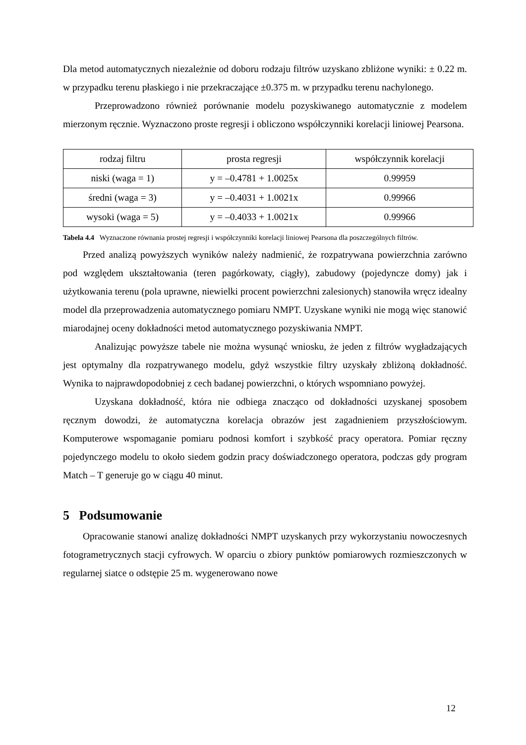Dla metod automatycznych niezależnie od doboru rodzaju filtrów uzyskano zbliżone wyniki: ± 0.22 m. w przypadku terenu płaskiego i nie przekraczające ±0.375 m. w przypadku terenu nachylonego.
Przeprowadzono również porównanie modelu pozyskiwanego automatycznie z modelem mierzonym ręcznie. Wyznaczono proste regresji i obliczono współczynniki korelacji liniowej Pearsona.
| rodzaj filtru | prosta regresji | współczynnik korelacji |
| --- | --- | --- |
| niski (waga = 1) | y = –0.4781 + 1.0025x | 0.99959 |
| średni (waga = 3) | y = –0.4031 + 1.0021x | 0.99966 |
| wysoki (waga = 5) | y = –0.4033 + 1.0021x | 0.99966 |
Tabela 4.4 Wyznaczone równania prostej regresji i współczynniki korelacji liniowej Pearsona dla poszczególnych filtrów.
Przed analizą powyższych wyników należy nadmienić, że rozpatrywana powierzchnia zarówno pod względem ukształtowania (teren pagórkowaty, ciągły), zabudowy (pojedyncze domy) jak i użytkowania terenu (pola uprawne, niewielki procent powierzchni zalesionych) stanowiła wręcz idealny model dla przeprowadzenia automatycznego pomiaru NMPT. Uzyskane wyniki nie mogą więc stanowić miarodajnej oceny dokładności metod automatycznego pozyskiwania NMPT.
Analizując powyższe tabele nie można wysunąć wniosku, że jeden z filtrów wygładzających jest optymalny dla rozpatrywanego modelu, gdyż wszystkie filtry uzyskały zbliżoną dokładność. Wynika to najprawdopodobniej z cech badanej powierzchni, o których wspomniano powyżej.
Uzyskana dokładność, która nie odbiega znacząco od dokładności uzyskanej sposobem ręcznym dowodzi, że automatyczna korelacja obrazów jest zagadnieniem przyszłościowym. Komputerowe wspomaganie pomiaru podnosi komfort i szybkość pracy operatora. Pomiar ręczny pojedynczego modelu to około siedem godzin pracy doświadczonego operatora, podczas gdy program Match – T generuje go w ciągu 40 minut.
5 Podsumowanie
Opracowanie stanowi analizę dokładności NMPT uzyskanych przy wykorzystaniu nowoczesnych fotogrametrycznych stacji cyfrowych. W oparciu o zbiory punktów pomiarowych rozmieszczonych w regularnej siatce o odstępie 25 m. wygenerowano nowe
12